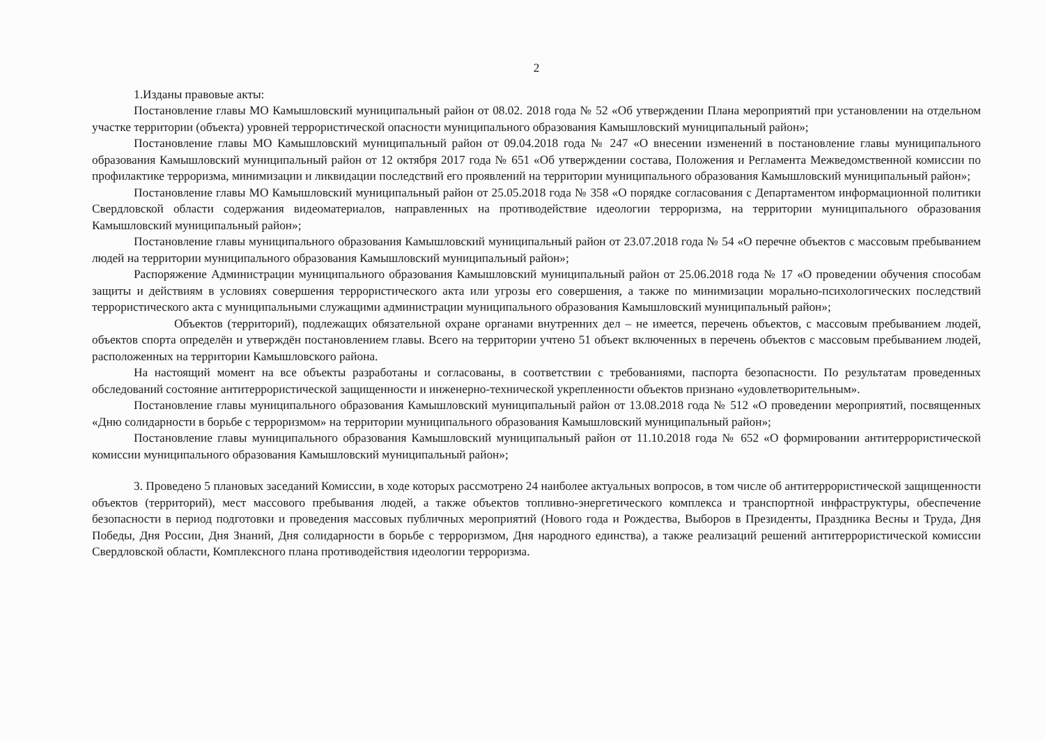2
1.Изданы правовые акты:
Постановление главы МО Камышловский муниципальный район от 08.02. 2018 года № 52 «Об утверждении Плана мероприятий при установлении на отдельном участке территории (объекта) уровней террористической опасности муниципального образования Камышловский муниципальный район»;
Постановление главы МО Камышловский муниципальный район от 09.04.2018 года № 247 «О внесении изменений в постановление главы муниципального образования Камышловский муниципальный район от 12 октября 2017 года № 651 «Об утверждении состава, Положения и Регламента Межведомственной комиссии по профилактике терроризма, минимизации и ликвидации последствий его проявлений на территории муниципального образования Камышловский муниципальный район»;
Постановление главы МО Камышловский муниципальный район от 25.05.2018 года № 358 «О порядке согласования с Департаментом информационной политики Свердловской области содержания видеоматериалов, направленных на противодействие идеологии терроризма, на территории муниципального образования Камышловский муниципальный район»;
Постановление главы муниципального образования Камышловский муниципальный район от 23.07.2018 года № 54 «О перечне объектов с массовым пребыванием людей на территории муниципального образования Камышловский муниципальный район»;
Распоряжение Администрации муниципального образования Камышловский муниципальный район от 25.06.2018 года № 17 «О проведении обучения способам защиты и действиям в условиях совершения террористического акта или угрозы его совершения, а также по минимизации морально-психологических последствий террористического акта с муниципальными служащими администрации муниципального образования Камышловский муниципальный район»;
Объектов (территорий), подлежащих обязательной охране органами внутренних дел – не имеется, перечень объектов, с массовым пребыванием людей, объектов спорта определён и утверждён постановлением главы. Всего на территории учтено 51 объект включенных в перечень объектов с массовым пребыванием людей, расположенных на территории Камышловского района.
На настоящий момент на все объекты разработаны и согласованы, в соответствии с требованиями, паспорта безопасности. По результатам проведенных обследований состояние антитеррористической защищенности и инженерно-технической укрепленности объектов признано «удовлетворительным».
Постановление главы муниципального образования Камышловский муниципальный район от 13.08.2018 года № 512 «О проведении мероприятий, посвященных «Дню солидарности в борьбе с терроризмом» на территории муниципального образования Камышловский муниципальный район»;
Постановление главы муниципального образования Камышловский муниципальный район от 11.10.2018 года № 652 «О формировании антитеррористической комиссии муниципального образования Камышловский муниципальный район»;
3. Проведено 5 плановых заседаний Комиссии, в ходе которых рассмотрено 24 наиболее актуальных вопросов, в том числе об антитеррористической защищенности объектов (территорий), мест массового пребывания людей, а также объектов топливно-энергетического комплекса и транспортной инфраструктуры, обеспечение безопасности в период подготовки и проведения массовых публичных мероприятий (Нового года и Рождества, Выборов в Президенты, Праздника Весны и Труда, Дня Победы, Дня России, Дня Знаний, Дня солидарности в борьбе с терроризмом, Дня народного единства), а также реализаций решений антитеррористической комиссии Свердловской области, Комплексного плана противодействия идеологии терроризма.